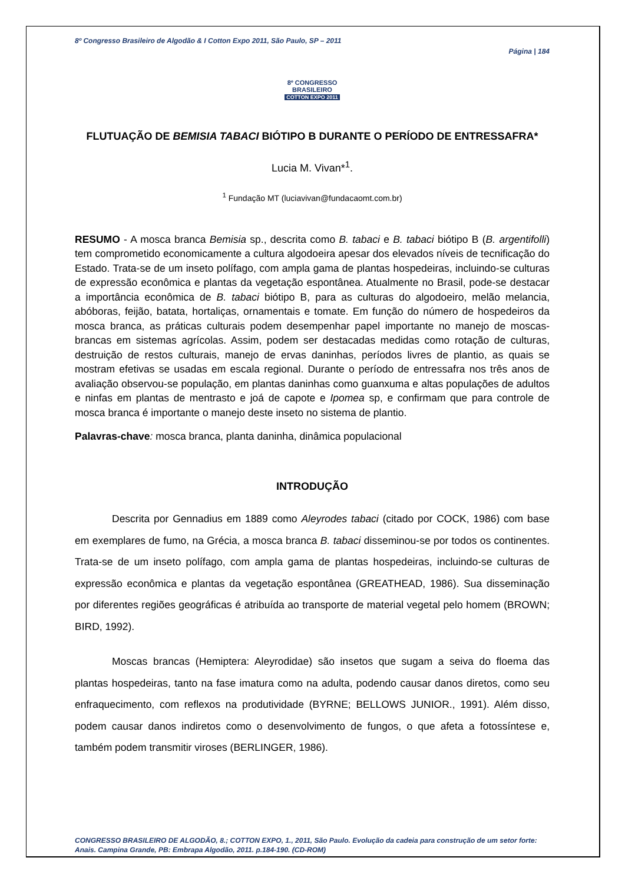8º Congresso Brasileiro de Algodão & I Cotton Expo 2011, São Paulo, SP – 2011
Página | 184
8º CONGRESSO
BRASILEIRO
COTTON EXPO 2011
FLUTUAÇÃO DE BEMISIA TABACI BIÓTIPO B DURANTE O PERÍODO DE ENTRESSAFRA*
Lucia M. Vivan*<sup>1</sup>.
<sup>1</sup> Fundação MT (luciavivan@fundacaomt.com.br)
RESUMO - A mosca branca Bemisia sp., descrita como B. tabaci e B. tabaci biótipo B (B. argentifolli) tem comprometido economicamente a cultura algodoeira apesar dos elevados níveis de tecnificação do Estado. Trata-se de um inseto polífago, com ampla gama de plantas hospedeiras, incluindo-se culturas de expressão econômica e plantas da vegetação espontânea. Atualmente no Brasil, pode-se destacar a importância econômica de B. tabaci biótipo B, para as culturas do algodoeiro, melão melancia, abóboras, feijão, batata, hortaliças, ornamentais e tomate. Em função do número de hospedeiros da mosca branca, as práticas culturais podem desempenhar papel importante no manejo de moscas-brancas em sistemas agrícolas. Assim, podem ser destacadas medidas como rotação de culturas, destruição de restos culturais, manejo de ervas daninhas, períodos livres de plantio, as quais se mostram efetivas se usadas em escala regional. Durante o período de entressafra nos três anos de avaliação observou-se população, em plantas daninhas como guanxuma e altas populações de adultos e ninfas em plantas de mentrasto e joá de capote e Ipomea sp, e confirmam que para controle de mosca branca é importante o manejo deste inseto no sistema de plantio.
Palavras-chave: mosca branca, planta daninha, dinâmica populacional
INTRODUÇÃO
Descrita por Gennadius em 1889 como Aleyrodes tabaci (citado por COCK, 1986) com base em exemplares de fumo, na Grécia, a mosca branca B. tabaci disseminou-se por todos os continentes. Trata-se de um inseto polífago, com ampla gama de plantas hospedeiras, incluindo-se culturas de expressão econômica e plantas da vegetação espontânea (GREATHEAD, 1986). Sua disseminação por diferentes regiões geográficas é atribuída ao transporte de material vegetal pelo homem (BROWN; BIRD, 1992).
Moscas brancas (Hemiptera: Aleyrodidae) são insetos que sugam a seiva do floema das plantas hospedeiras, tanto na fase imatura como na adulta, podendo causar danos diretos, como seu enfraquecimento, com reflexos na produtividade (BYRNE; BELLOWS JUNIOR., 1991). Além disso, podem causar danos indiretos como o desenvolvimento de fungos, o que afeta a fotossíntese e, também podem transmitir viroses (BERLINGER, 1986).
CONGRESSO BRASILEIRO DE ALGODÃO, 8.; COTTON EXPO, 1., 2011, São Paulo. Evolução da cadeia para construção de um setor forte: Anais. Campina Grande, PB: Embrapa Algodão, 2011. p.184-190. (CD-ROM)